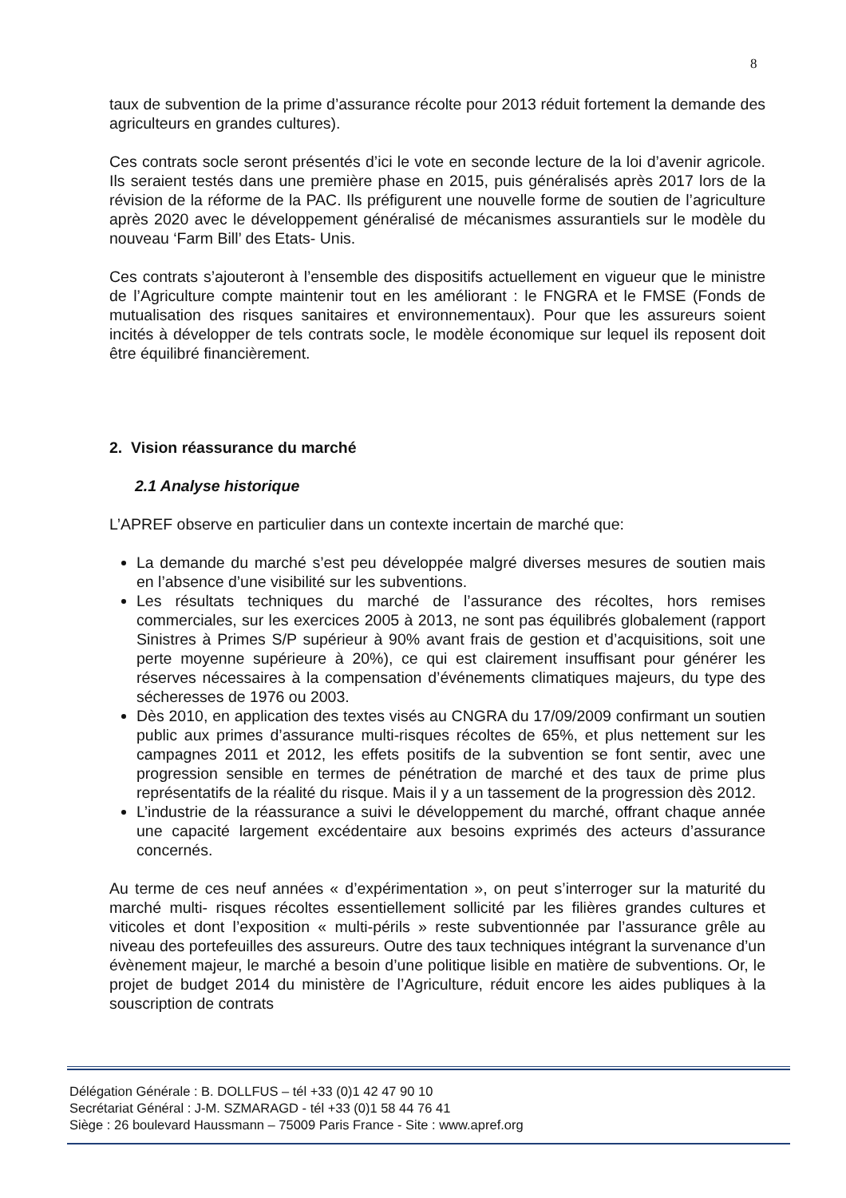8
taux de subvention de la prime d’assurance récolte pour 2013 réduit fortement la demande des agriculteurs en grandes cultures).
Ces contrats socle seront présentés d’ici le vote en seconde lecture de la loi d’avenir agricole. Ils seraient testés dans une première phase en 2015, puis généralisés après 2017 lors de la révision de la réforme de la PAC. Ils préfigurent une nouvelle forme de soutien de l’agriculture après 2020 avec le développement généralisé de mécanismes assurantiels sur le modèle du nouveau ‘Farm Bill’ des Etats- Unis.
Ces contrats s’ajouteront à l’ensemble des dispositifs actuellement en vigueur que le ministre de l’Agriculture compte maintenir tout en les améliorant : le FNGRA et le FMSE (Fonds de mutualisation des risques sanitaires et environnementaux). Pour que les assureurs soient incités à développer de tels contrats socle, le modèle économique sur lequel ils reposent doit être équilibré financièrement.
2. Vision réassurance du marché
2.1 Analyse historique
L’APREF observe en particulier dans un contexte incertain de marché que:
La demande du marché s’est peu développée malgré diverses mesures de soutien mais en l’absence d’une visibilité sur les subventions.
Les résultats techniques du marché de l’assurance des récoltes, hors remises commerciales, sur les exercices 2005 à 2013, ne sont pas équilibrés globalement (rapport Sinistres à Primes S/P supérieur à 90% avant frais de gestion et d’acquisitions, soit une perte moyenne supérieure à 20%), ce qui est clairement insuffisant pour générer les réserves nécessaires à la compensation d’événements climatiques majeurs, du type des sécheresses de 1976 ou 2003.
Dès 2010, en application des textes visés au CNGRA du 17/09/2009 confirmant un soutien public aux primes d’assurance multi-risques récoltes de 65%, et plus nettement sur les campagnes 2011 et 2012, les effets positifs de la subvention se font sentir, avec une progression sensible en termes de pénétration de marché et des taux de prime plus représentatifs de la réalité du risque. Mais il y a un tassement de la progression dès 2012.
L’industrie de la réassurance a suivi le développement du marché, offrant chaque année une capacité largement excédentaire aux besoins exprimés des acteurs d’assurance concernés.
Au terme de ces neuf années « d’expérimentation », on peut s’interroger sur la maturité du marché multi- risques récoltes essentiellement sollicité par les filières grandes cultures et viticoles et dont l’exposition « multi-périls » reste subventionnée par l’assurance grêle au niveau des portefeuilles des assureurs. Outre des taux techniques intégrant la survenance d’un évènement majeur, le marché a besoin d’une politique lisible en matière de subventions. Or, le projet de budget 2014 du ministère de l’Agriculture, réduit encore les aides publiques à la souscription de contrats
Délégation Générale : B. DOLLFUS – tél +33 (0)1 42 47 90 10
Secrétariat Général : J-M. SZMARAGD - tél +33 (0)1 58 44 76 41
Siège : 26 boulevard Haussmann – 75009 Paris France - Site : www.apref.org